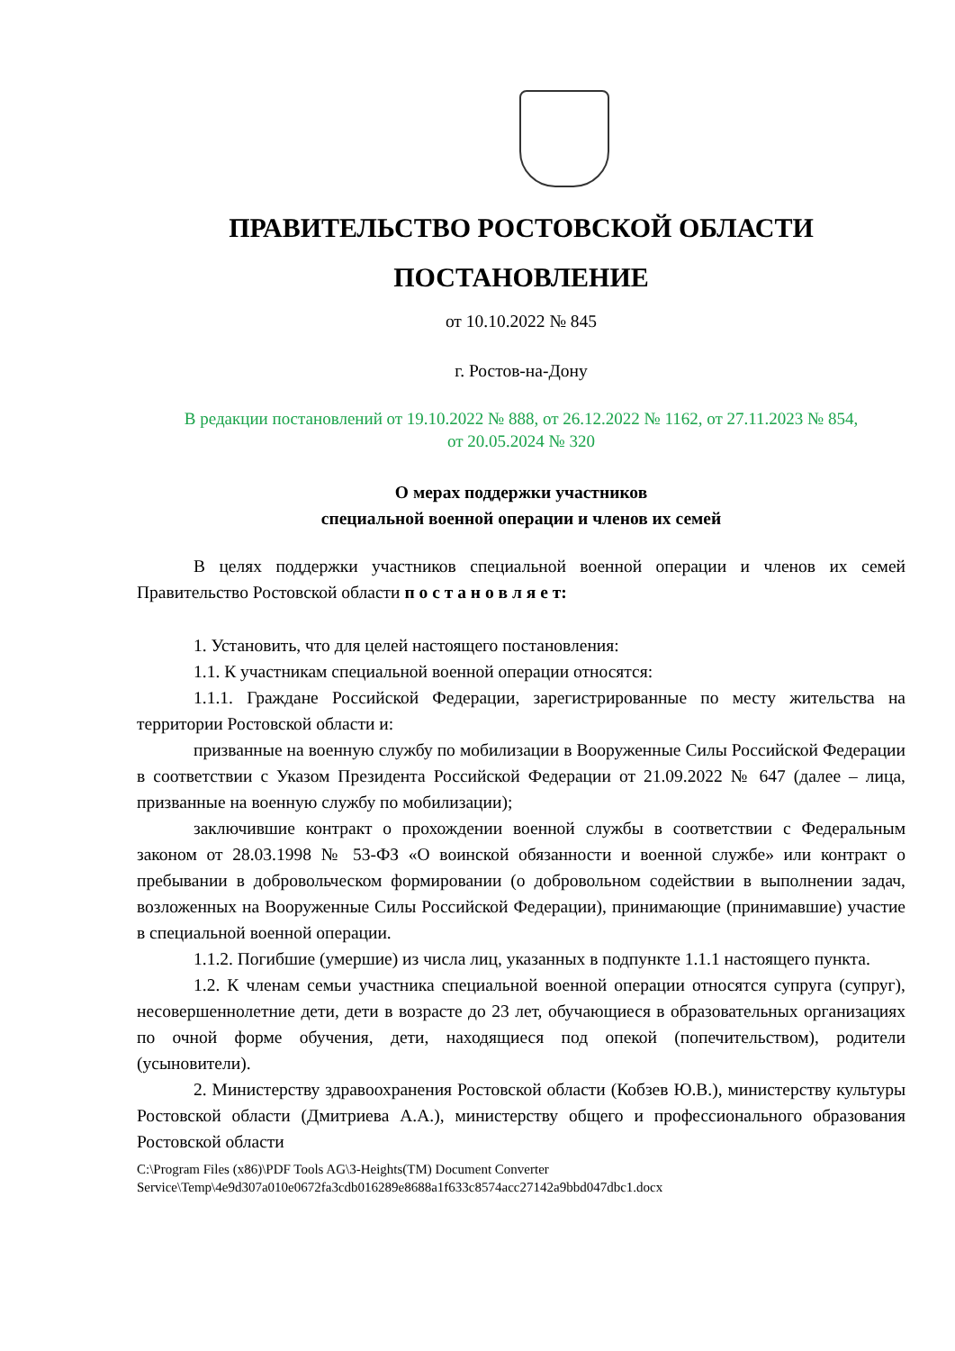ПРАВИТЕЛЬСТВО РОСТОВСКОЙ ОБЛАСТИ
ПОСТАНОВЛЕНИЕ
от 10.10.2022 № 845
г. Ростов-на-Дону
В редакции постановлений от 19.10.2022 № 888, от 26.12.2022 № 1162, от 27.11.2023 № 854,
от 20.05.2024 № 320
О мерах поддержки участников
специальной военной операции и членов их семей
В целях поддержки участников специальной военной операции и членов их семей Правительство Ростовской области п о с т а н о в л я е т:
1. Установить, что для целей настоящего постановления:
1.1. К участникам специальной военной операции относятся:
1.1.1. Граждане Российской Федерации, зарегистрированные по месту жительства на территории Ростовской области и:
призванные на военную службу по мобилизации в Вооруженные Силы Российской Федерации в соответствии с Указом Президента Российской Федерации от 21.09.2022 № 647 (далее – лица, призванные на военную службу по мобилизации);
заключившие контракт о прохождении военной службы в соответствии с Федеральным законом от 28.03.1998 № 53-ФЗ «О воинской обязанности и военной службе» или контракт о пребывании в добровольческом формировании (о добровольном содействии в выполнении задач, возложенных на Вооруженные Силы Российской Федерации), принимающие (принимавшие) участие в специальной военной операции.
1.1.2. Погибшие (умершие) из числа лиц, указанных в подпункте 1.1.1 настоящего пункта.
1.2. К членам семьи участника специальной военной операции относятся супруга (супруг), несовершеннолетние дети, дети в возрасте до 23 лет, обучающиеся в образовательных организациях по очной форме обучения, дети, находящиеся под опекой (попечительством), родители (усыновители).
2. Министерству здравоохранения Ростовской области (Кобзев Ю.В.), министерству культуры Ростовской области (Дмитриева А.А.), министерству общего и профессионального образования Ростовской области
C:\Program Files (x86)\PDF Tools AG\3-Heights(TM) Document Converter Service\Temp\4e9d307a010e0672fa3cdb016289e8688a1f633c8574acc27142a9bbd047dbc1.docx